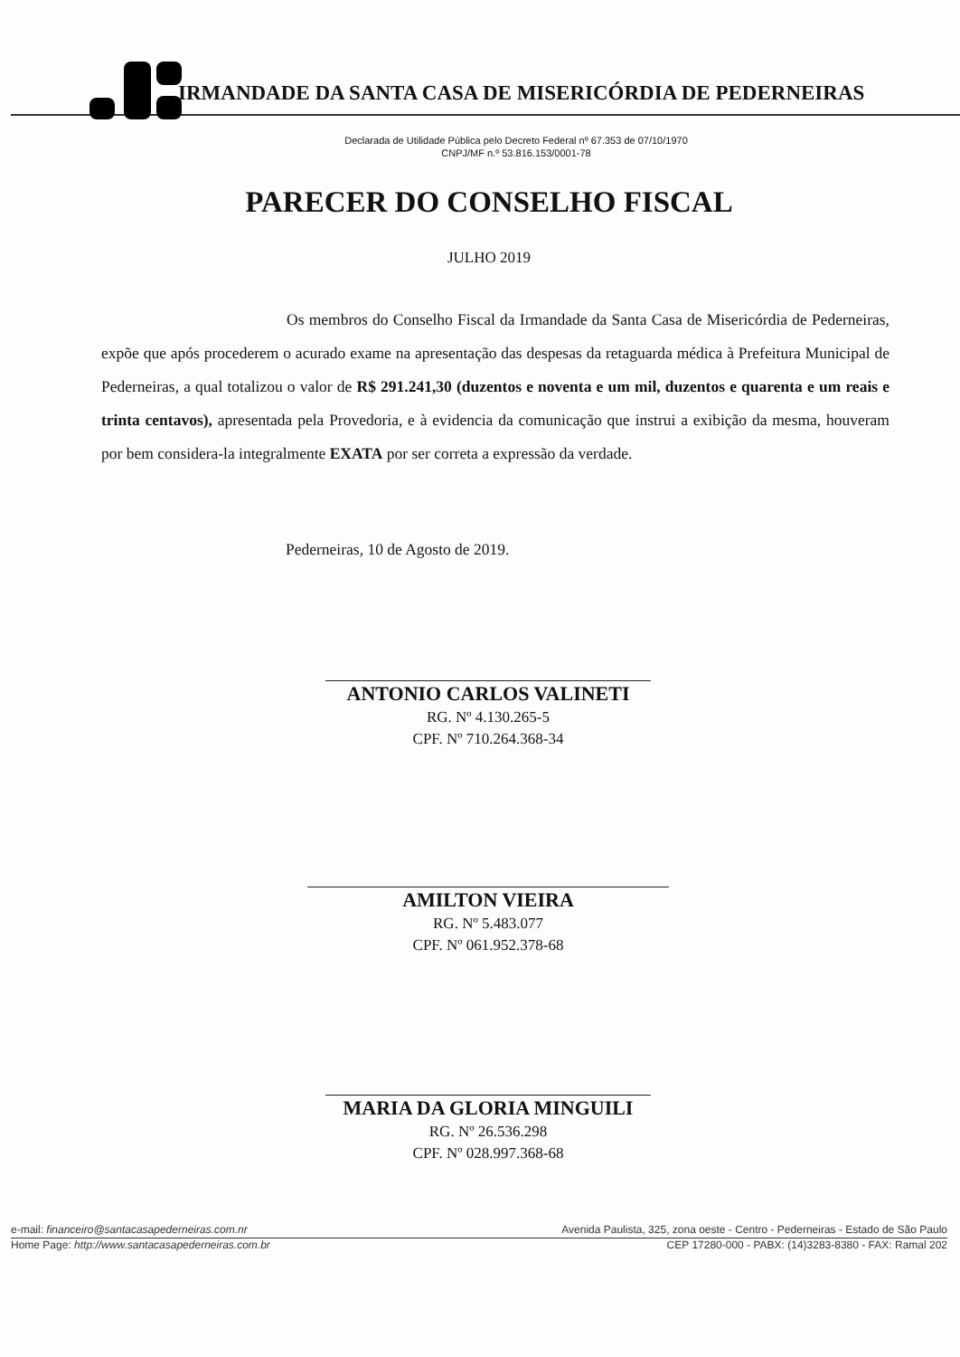IRMANDADE DA SANTA CASA DE MISERICÓRDIA DE PEDERNEIRAS
Declarada de Utilidade Pública pelo Decreto Federal nº 67.353 de 07/10/1970
CNPJ/MF n.º 53.816.153/0001-78
PARECER DO CONSELHO FISCAL
JULHO 2019
Os membros do Conselho Fiscal da Irmandade da Santa Casa de Misericórdia de Pederneiras, expõe que após procederem o acurado exame na apresentação das despesas da retaguarda médica à Prefeitura Municipal de Pederneiras, a qual totalizou o valor de R$ 291.241,30 (duzentos e noventa e um mil, duzentos e quarenta e um reais e trinta centavos), apresentada pela Provedoria, e à evidencia da comunicação que instrui a exibição da mesma, houveram por bem considera-la integralmente EXATA por ser correta a expressão da verdade.
Pederneiras, 10 de Agosto de 2019.
ANTONIO CARLOS VALINETI
RG. Nº 4.130.265-5
CPF. Nº 710.264.368-34
AMILTON VIEIRA
RG. Nº 5.483.077
CPF. Nº 061.952.378-68
MARIA DA GLORIA MINGUILI
RG. Nº 26.536.298
CPF. Nº 028.997.368-68
e-mail: financeiro@santacasapederneiras.com.nr Avenida Paulista, 325, zona oeste - Centro - Pederneiras - Estado de São Paulo
Home Page: http://www.santacasapederneiras.com.br CEP 17280-000 - PABX: (14)3283-8380 - FAX: Ramal 202